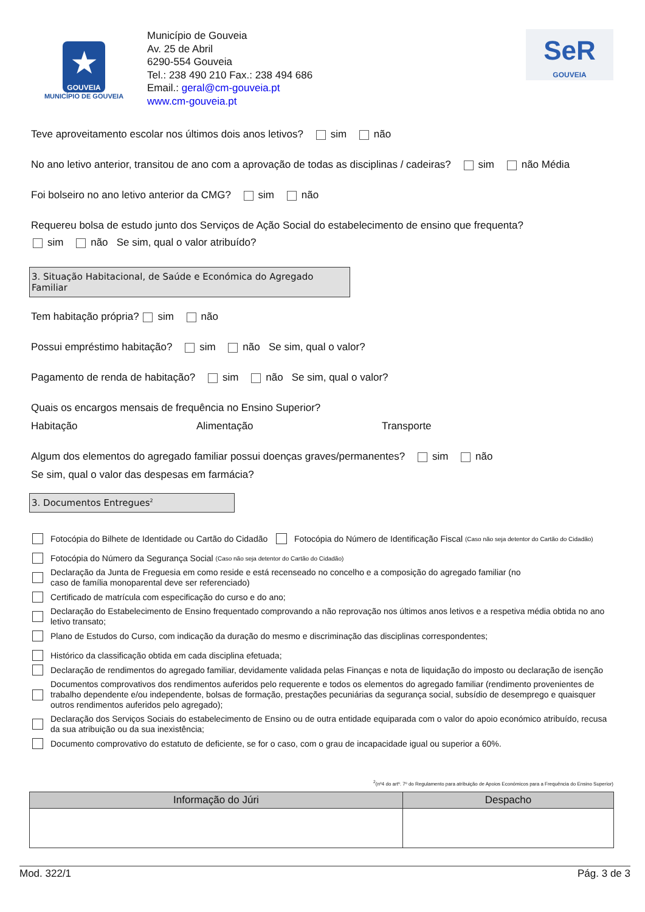★
GOUVEIA
MUNICÍPIO DE GOUVEIA
Município de Gouveia
Av. 25 de Abril
6290-554 Gouveia
Tel.: 238 490 210 Fax.: 238 494 686
Email.: geral@cm-gouveia.pt
www.cm-gouveia.pt
SeR
GOUVEIA
Teve aproveitamento escolar nos últimos dois anos letivos? sim não
No ano letivo anterior, transitou de ano com a aprovação de todas as disciplinas / cadeiras? sim não Média
Foi bolseiro no ano letivo anterior da CMG? sim não
Requereu bolsa de estudo junto dos Serviços de Ação Social do estabelecimento de ensino que frequenta?
sim não Se sim, qual o valor atribuído?
3. Situação Habitacional, de Saúde e Económica do Agregado Familiar
Tem habitação própria? sim não
Possui empréstimo habitação? sim não Se sim, qual o valor?
Pagamento de renda de habitação? sim não Se sim, qual o valor?
Quais os encargos mensais de frequência no Ensino Superior?
Habitação Alimentação Transporte
Algum dos elementos do agregado familiar possui doenças graves/permanentes? sim não
Se sim, qual o valor das despesas em farmácia?
3. Documentos Entregues<sup>2</sup>
Fotocópia do Bilhete de Identidade ou Cartão do Cidadão Fotocópia do Número de Identificação Fiscal (Caso não seja detentor do Cartão do Cidadão)
Fotocópia do Número da Segurança Social (Caso não seja detentor do Cartão do Cidadão)
Declaração da Junta de Freguesia em como reside e está recenseado no concelho e a composição do agregado familiar (no
caso de família monoparental deve ser referenciado)
Certificado de matrícula com especificação do curso e do ano;
Declaração do Estabelecimento de Ensino frequentado comprovando a não reprovação nos últimos anos letivos e a respetiva média obtida no ano letivo transato;
Plano de Estudos do Curso, com indicação da duração do mesmo e discriminação das disciplinas correspondentes;
Histórico da classificação obtida em cada disciplina efetuada;
Declaração de rendimentos do agregado familiar, devidamente validada pelas Finanças e nota de liquidação do imposto ou declaração de isenção
Documentos comprovativos dos rendimentos auferidos pelo requerente e todos os elementos do agregado familiar (rendimento provenientes de trabalho dependente e/ou independente, bolsas de formação, prestações pecuniárias da segurança social, subsídio de desemprego e quaisquer outros rendimentos auferidos pelo agregado);
Declaração dos Serviços Sociais do estabelecimento de Ensino ou de outra entidade equiparada com o valor do apoio económico atribuído, recusa da sua atribuição ou da sua inexistência;
Documento comprovativo do estatuto de deficiente, se for o caso, com o grau de incapacidade igual ou superior a 60%.
<sup>2</sup> (nº4 do artº. 7º do Regulamento para atribuição de Apoios Económicos para a Frequência do Ensino Superior)
| Informação do Júri | Despacho |
| --- | --- |
Mod. 322/1 Pág. 3 de 3